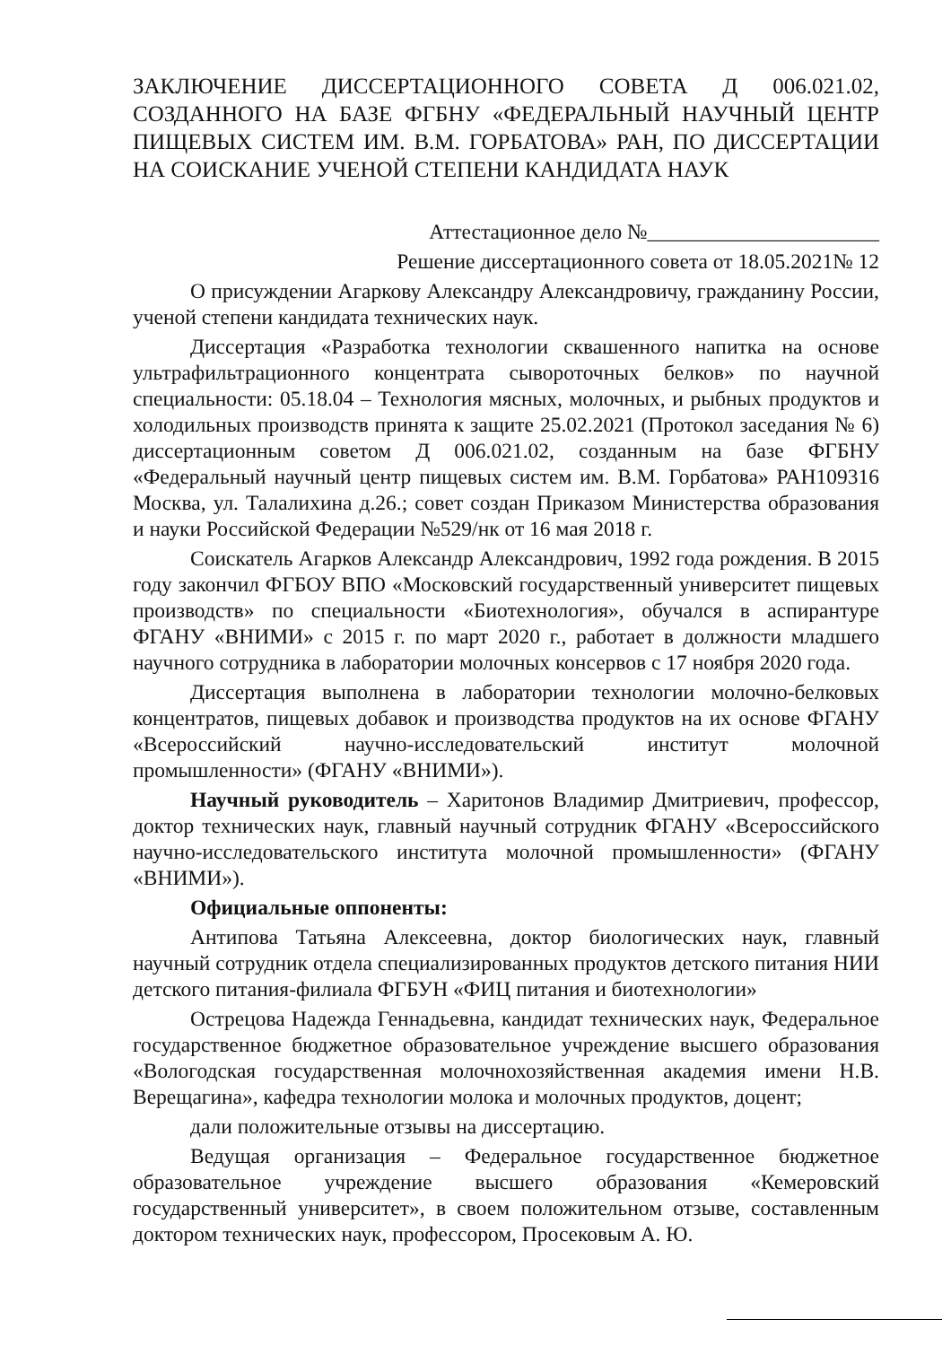ЗАКЛЮЧЕНИЕ ДИССЕРТАЦИОННОГО СОВЕТА Д 006.021.02, СОЗДАННОГО НА БАЗЕ ФГБНУ «ФЕДЕРАЛЬНЫЙ НАУЧНЫЙ ЦЕНТР ПИЩЕВЫХ СИСТЕМ ИМ. В.М. ГОРБАТОВА» РАН, ПО ДИССЕРТАЦИИ НА СОИСКАНИЕ УЧЕНОЙ СТЕПЕНИ КАНДИДАТА НАУК
Аттестационное дело №______________________
Решение диссертационного совета от 18.05.2021№ 12
О присуждении Агаркову Александру Александровичу, гражданину России, ученой степени кандидата технических наук.
Диссертация «Разработка технологии сквашенного напитка на основе ультрафильтрационного концентрата сывороточных белков» по научной специальности: 05.18.04 – Технология мясных, молочных, и рыбных продуктов и холодильных производств принята к защите 25.02.2021 (Протокол заседания № 6) диссертационным советом Д 006.021.02, созданным на базе ФГБНУ «Федеральный научный центр пищевых систем им. В.М. Горбатова» РАН109316 Москва, ул. Талалихина д.26.; совет создан Приказом Министерства образования и науки Российской Федерации №529/нк от 16 мая 2018 г.
Соискатель Агарков Александр Александрович, 1992 года рождения. В 2015 году закончил ФГБОУ ВПО «Московский государственный университет пищевых производств» по специальности «Биотехнология», обучался в аспирантуре ФГАНУ «ВНИМИ» с 2015 г. по март 2020 г., работает в должности младшего научного сотрудника в лаборатории молочных консервов с 17 ноября 2020 года.
Диссертация выполнена в лаборатории технологии молочно-белковых концентратов, пищевых добавок и производства продуктов на их основе ФГАНУ «Всероссийский научно-исследовательский институт молочной промышленности» (ФГАНУ «ВНИМИ»).
Научный руководитель – Харитонов Владимир Дмитриевич, профессор, доктор технических наук, главный научный сотрудник ФГАНУ «Всероссийского научно-исследовательского института молочной промышленности» (ФГАНУ «ВНИМИ»).
Официальные оппоненты:
Антипова Татьяна Алексеевна, доктор биологических наук, главный научный сотрудник отдела специализированных продуктов детского питания НИИ детского питания-филиала ФГБУН «ФИЦ питания и биотехнологии»
Острецова Надежда Геннадьевна, кандидат технических наук, Федеральное государственное бюджетное образовательное учреждение высшего образования «Вологодская государственная молочнохозяйственная академия имени Н.В. Верещагина», кафедра технологии молока и молочных продуктов, доцент;
дали положительные отзывы на диссертацию.
Ведущая организация – Федеральное государственное бюджетное образовательное учреждение высшего образования «Кемеровский государственный университет», в своем положительном отзыве, составленным доктором технических наук, профессором, Просековым А. Ю.